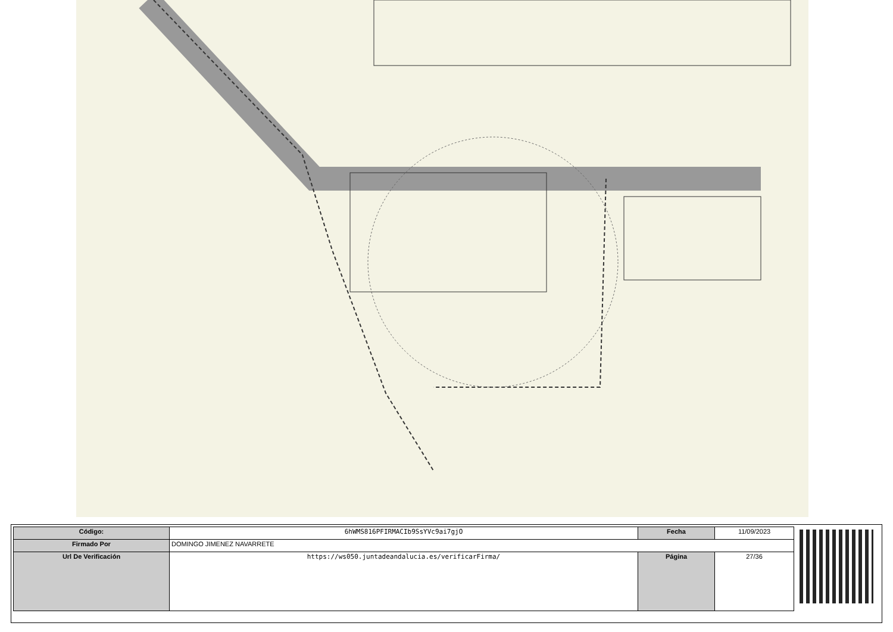| Código: | 6hWMS816PFIRMACIb9SsYVc9ai7gjO | Fecha | 11/09/2023 |
| Firmado Por | DOMINGO JIMENEZ NAVARRETE | | |
| Url De Verificación | https://ws050.juntadeandalucia.es/verificarFirma/ | Página | 27/36 |